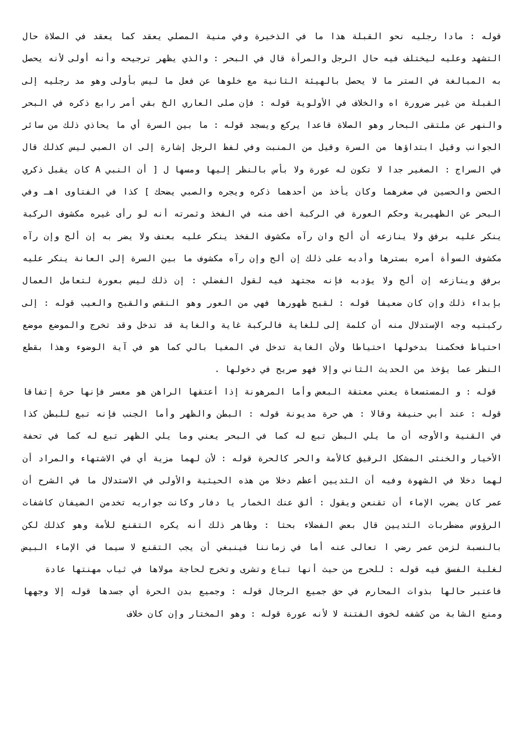قوله : مادا رجليه نحو القبلة هذا ما في الذخيرة وفي منية المصلي يعقد كما يعقد في الصلاة حال التشهد وعليه ليختلف فيه حال الرجل والمرأة قال في البحر : والذي يظهر ترجيحه وأنه أولى لأنه يحصل به المبالغة في الستر ما لا يحصل بالهيئة الثانية مع خلوها عن فعل ما ليس بأولى وهو مد رجليه إلى القبلة من غير ضرورة اه والخلاف في الأولوية قوله : فإن صلى العاري الخ بقي أمر رابع ذكره في البحر والنهر عن ملتقى البحار وهو الصلاة قاعدا يركع ويسجد قوله : ما بين السرة أي ما يحاذي ذلك من سائر الجوانب وقيل ابتداؤها من السرة وقيل من المنبت وفي لفظ الرجل إشارة إلى ان الصبي ليس كذلك قال في السراج : الصغير جدا لا تكون له عورة ولا بأس بالنظر إليها ومسها ل [ أن النبي A كان يقبل ذكري الحسن والحسين في صغرهما وكان يأخذ من أحدهما ذكره ويجره والصبي يضحك ] كذا في الفتاوى اهـ وفي البحر عن الظهيرية وحكم العورة في الركبة أخف منه في الفخذ وثمرته أنه لو رأى غيره مكشوف الركبة ينكر عليه برفق ولا ينازعه أن ألح وان رآه مكشوف الفخذ ينكر عليه بعنف ولا يضر به إن ألح وإن رآه مكشوف السوأة أمره بسترها وأدبه على ذلك إن ألح وإن رآه مكشوف ما بين السرة إلى العانة ينكر عليه برفق وينازعه إن ألح ولا يؤدبه فإنه مجتهد فيه لقول الفضلي : إن ذلك ليس بعورة لتعامل العمال بإبداء ذلك وإن كان ضعيفا قوله : لقبح ظهورها فهي من العور وهو النقص والقبح والعيب قوله : إلى ركبتيه وجه الإستدلال منه أن كلمة إلى للغاية فالركبة غاية والغاية قد تدخل وقد تخرج والموضع موضع احتياط فحكمنا بدخولها احتياطا ولأن الغاية تدخل في المغيا بالي كما هو في آية الوضوء وهذا بقطع النظر عما يؤخذ من الحديث الثاني وإلا فهو صريح في دخولها .
قوله : و المستسعاة يعني معتقة البعض وأما المرهونة إذا أعتقها الراهن هو معسر فإنها حرة إتفاقا قوله : عند أبي حنيفة وقالا : هي حرة مديونة قوله : البطن والظهر وأما الجنب فإنه تبع للبطن كذا في القنية والأوجه أن ما يلي البطن تبع له كما في البحر يعني وما يلي الظهر تبع له كما في تحفة الأخيار والخنثى المشكل الرقيق كالأمة والحر كالحرة قوله : لأن لهما مزية أي في الاشتهاء والمراد أن لهما دخلا في الشهوة وفيه أن الثديين أعظم دخلا من هذه الحيثية والأولى في الاستدلال ما في الشرح أن عمر كان يضرب الإماء أن تقنعن ويقول : ألق عنك الخمار يا دفار وكانت جواريه تخدمن الضيفان كاشفات الرؤوس مضطربات الثديين قال بعض الفضلاء بحثا : وظاهر ذلك أنه يكره التقنع للأمة وهو كذلك لكن بالنسبة لزمن عمر رضي ا تعالى عنه أما في زماننا فينبغي أن يجب التقنع لا سيما في الإماء البيض لغلبة الفسق فيه قوله : للحرج من حيث أنها تباع وتشرى وتخرج لحاجة مولاها في ثياب مهنتها عادة
فاعتبر حالها بذوات المحارم في حق جميع الرجال قوله : وجميع بدن الحرة أي جسدها قوله إلا وجهها ومنع الشابة من كشفه لخوف الفتنة لا لأنه عورة قوله : وهو المختار وإن كان خلاف